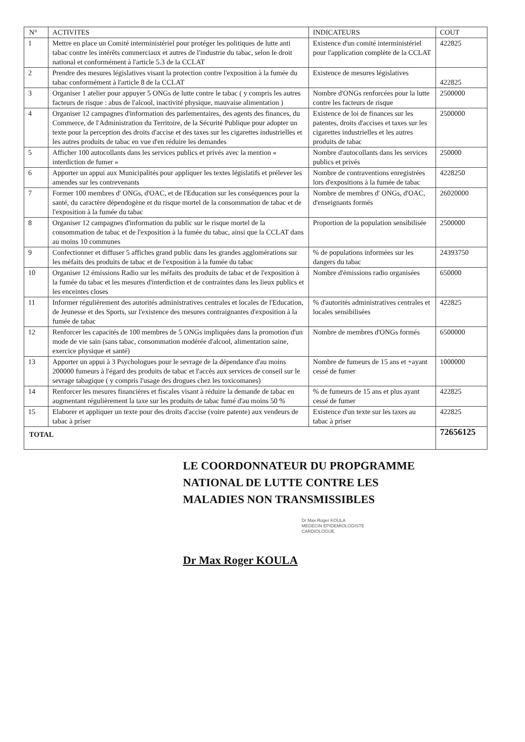| N° | ACTIVITES | INDICATEURS | COUT |
| --- | --- | --- | --- |
| 1 | Mettre en place un Comité interministériel pour protéger les politiques de lutte anti tabac contre les intérêts commerciaux et autres de l'industrie du tabac, selon le droit national et conformément à l'article 5.3 de la CCLAT | Existence d'un comité interministériel pour l'application complète de la CCLAT | 422825 |
| 2 | Prendre des mesures législatives visant la protection contre l'exposition à la fumée du tabac conformément à l'article 8 de la CCLAT | Existence de mesures législatives | 422825 |
| 3 | Organiser 1 atelier pour appuyer 5 ONGs de lutte contre le tabac ( y compris les autres facteurs de risque : abus de l'alcool, inactivité physique, mauvaise alimentation ) | Nombre d'ONGs renforcées pour la lutte contre les facteurs de risque | 2500000 |
| 4 | Organiser 12 campagnes d'information des parlementaires, des agents des finances, du Commerce, de l'Administration du Territoire, de la Sécurité Publique pour adopter un texte pour la perception des droits d'accise et des taxes sur les cigarettes industrielles et les autres produits de tabac en vue d'en réduire les demandes | Existence de loi de finances sur les patentes, droits d'accises et taxes sur les cigarettes industrielles et les autres produits de tabac | 2500000 |
| 5 | Afficher 100 autocollants dans les services publics et privés avec la mention « interdiction de fumer » | Nombre d'autocollants dans les services publics et privés | 250000 |
| 6 | Apporter un appui aux Municipalités pour appliquer les textes législatifs et prélever les amendes sur les contrevenants | Nombre de contraventions enregistrées lors d'expositions à la fumée de tabac | 4228250 |
| 7 | Former 100 membres d' ONGs, d'OAC, et de l'Education sur les conséquences pour la santé, du caractère dépendogène et du risque mortel de la consommation de tabac et de l'exposition à la fumée du tabac | Nombre de membres d' ONGs, d'OAC, d'enseignants formés | 26020000 |
| 8 | Organiser 12 campagnes d'information du public sur le risque mortel de la consommation de tabac et de l'exposition à la fumée du tabac, ainsi que la CCLAT dans au moins 10 communes | Proportion de la population sensibilisée | 2500000 |
| 9 | Confectionner et diffuser 5 affiches grand public dans les grandes agglomérations sur les méfaits des produits de tabac et de l'exposition à la fumée du tabac | % de populations informées sur les dangers du tabac | 24393750 |
| 10 | Organiser 12 émissions Radio sur les méfaits des produits de tabac et de l'exposition à la fumée du tabac et les mesures d'interdiction et de contraintes dans les lieux publics et les enceintes closes | Nombre d'émissions radio organisées | 650000 |
| 11 | Informer régulièrement des autorités administratives centrales et locales de l'Education, de Jeunesse et des Sports, sur l'existence des mesures contraignantes d'exposition à la fumée de tabac | % d'autorités administratives centrales et locales sensibilisées | 422825 |
| 12 | Renforcer les capacités de 100 membres de 5 ONGs impliquées dans la promotion d'un mode de vie sain (sans tabac, consommation modérée d'alcool, alimentation saine, exercice physique et santé) | Nombre de membres d'ONGs formés | 6500000 |
| 13 | Apporter un appui à 3 Psychologues pour le sevrage de la dépendance d'au moins 200000 fumeurs à l'égard des produits de tabac et l'accès aux services de conseil sur le sevrage tabagique ( y compris l'usage des drogues chez les toxicomanes) | Nombre de fumeurs de 15 ans et +ayant cessé de fumer | 1000000 |
| 14 | Renforcer les mesures financières et fiscales visant à réduire la demande de tabac en augmentant régulièrement la taxe sur les produits de tabac fumé d'au moins 50 % | % de fumeurs de 15 ans et plus ayant cessé de fumer | 422825 |
| 15 | Elaborer et appliquer un texte pour des droits d'accise (voire patente) aux vendeurs de tabac à priser | Existence d'un texte sur les taxes au tabac à priser | 422825 |
| TOTAL | | | 72656125 |
LE COORDONNATEUR DU PROPGRAMME
NATIONAL DE LUTTE CONTRE LES
MALADIES NON TRANSMISSIBLES
Dr Max Roger KOULA
MEDECIN EPIDEMIOLOGISTE
CARDIOLOGUE
Dr Max Roger KOULA